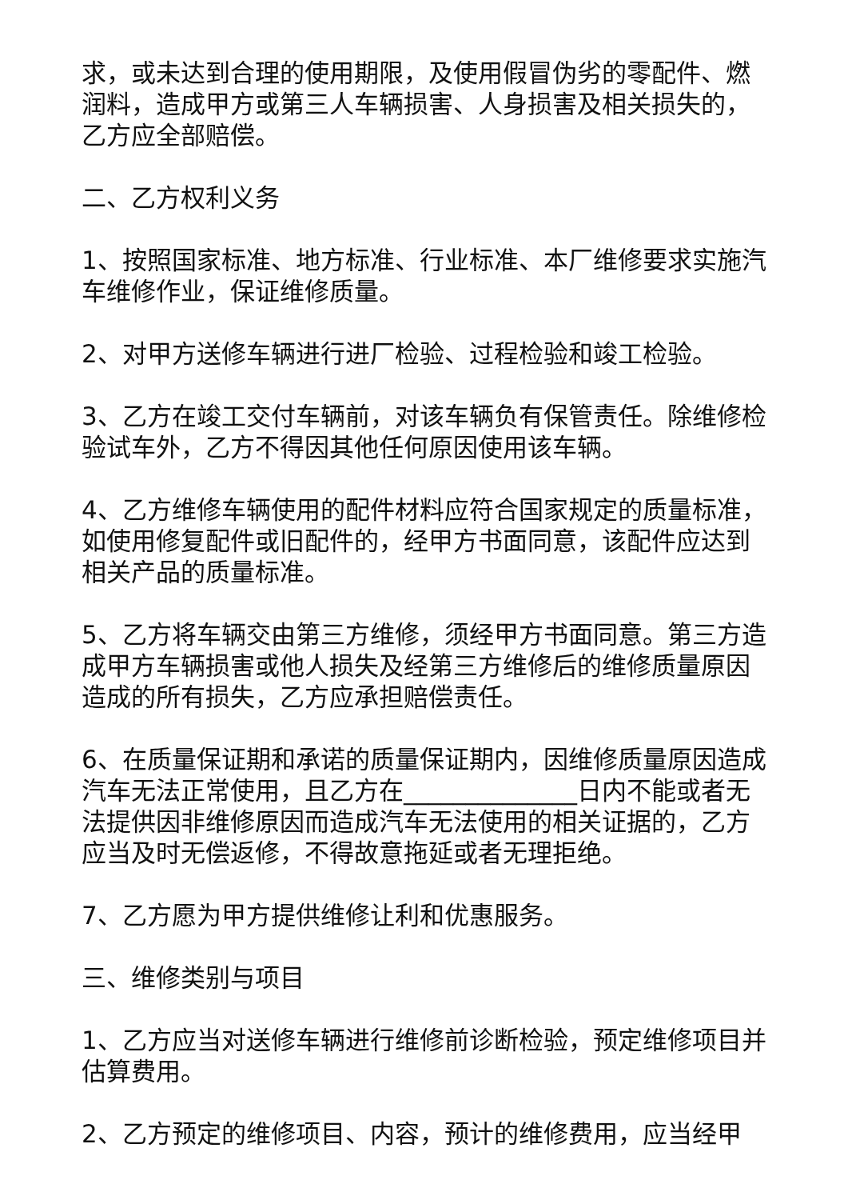求，或未达到合理的使用期限，及使用假冒伪劣的零配件、燃润料，造成甲方或第三人车辆损害、人身损害及相关损失的，乙方应全部赔偿。
二、乙方权利义务
1、按照国家标准、地方标准、行业标准、本厂维修要求实施汽车维修作业，保证维修质量。
2、对甲方送修车辆进行进厂检验、过程检验和竣工检验。
3、乙方在竣工交付车辆前，对该车辆负有保管责任。除维修检验试车外，乙方不得因其他任何原因使用该车辆。
4、乙方维修车辆使用的配件材料应符合国家规定的质量标准，如使用修复配件或旧配件的，经甲方书面同意，该配件应达到相关产品的质量标准。
5、乙方将车辆交由第三方维修，须经甲方书面同意。第三方造成甲方车辆损害或他人损失及经第三方维修后的维修质量原因造成的所有损失，乙方应承担赔偿责任。
6、在质量保证期和承诺的质量保证期内，因维修质量原因造成汽车无法正常使用，且乙方在______________日内不能或者无法提供因非维修原因而造成汽车无法使用的相关证据的，乙方应当及时无偿返修，不得故意拖延或者无理拒绝。
7、乙方愿为甲方提供维修让利和优惠服务。
三、维修类别与项目
1、乙方应当对送修车辆进行维修前诊断检验，预定维修项目并估算费用。
2、乙方预定的维修项目、内容，预计的维修费用，应当经甲